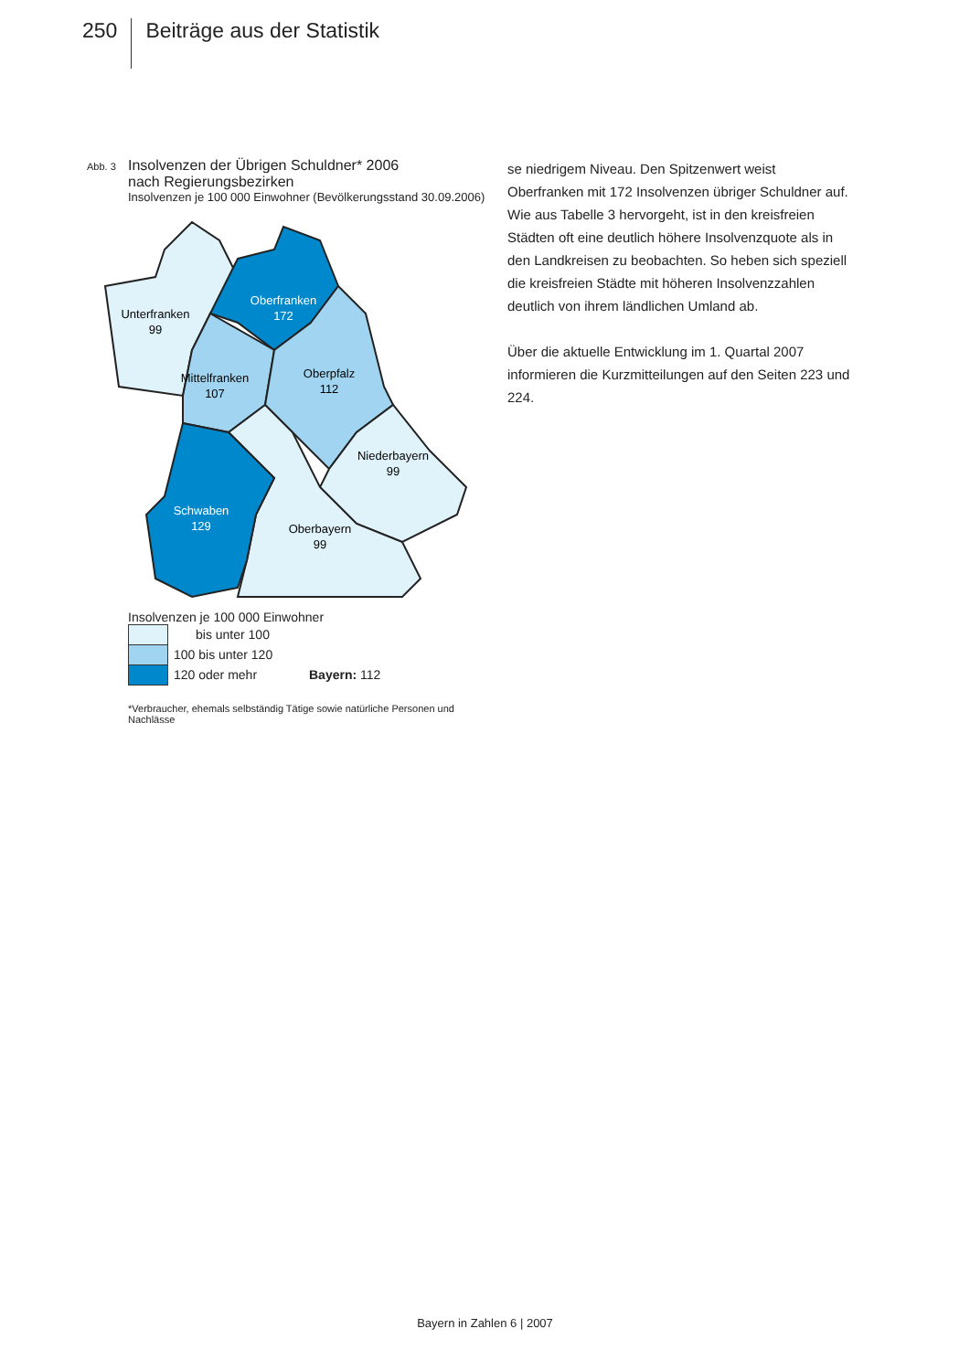250
Beiträge aus der Statistik
Abb. 3
Insolvenzen der Übrigen Schuldner* 2006
nach Regierungsbezirken
Insolvenzen je 100 000 Einwohner (Bevölkerungsstand 30.09.2006)
Unterfranken
99
Oberfranken
172
Mittelfranken
107
Oberpfalz
112
Niederbayern
99
Schwaben
129
Oberbayern
99
Insolvenzen je 100 000 Einwohner
bis unter 100
100 bis unter 120
120 oder mehr Bayern: 112
*Verbraucher, ehemals selbständig Tätige sowie natürliche Personen und Nachlässe
se niedrigem Niveau. Den Spitzenwert weist Oberfranken mit 172 Insolvenzen übriger Schuldner auf. Wie aus Tabelle 3 hervorgeht, ist in den kreisfreien Städten oft eine deutlich höhere Insolvenzquote als in den Landkreisen zu beobachten. So heben sich speziell die kreisfreien Städte mit höheren Insolvenzzahlen deutlich von ihrem ländlichen Umland ab.
Über die aktuelle Entwicklung im 1. Quartal 2007 informieren die Kurzmitteilungen auf den Seiten 223 und 224.
Bayern in Zahlen 6 | 2007